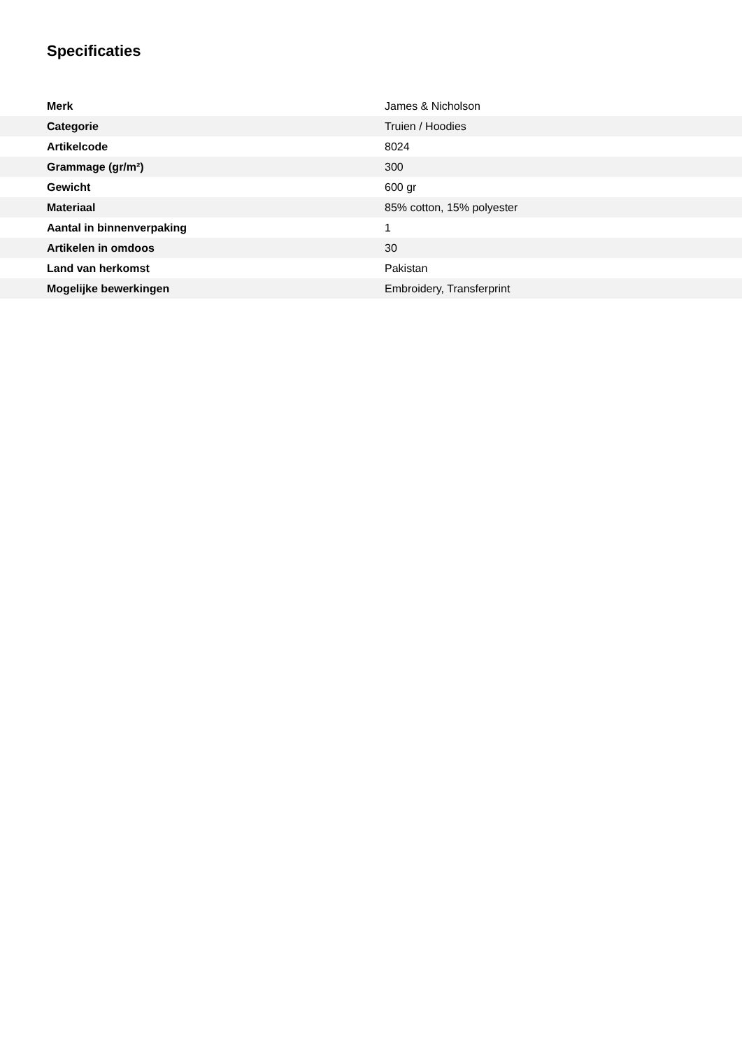Specificaties
| Merk | James & Nicholson |
| Categorie | Truien / Hoodies |
| Artikelcode | 8024 |
| Grammage (gr/m²) | 300 |
| Gewicht | 600 gr |
| Materiaal | 85% cotton, 15% polyester |
| Aantal in binnenverpaking | 1 |
| Artikelen in omdoos | 30 |
| Land van herkomst | Pakistan |
| Mogelijke bewerkingen | Embroidery, Transferprint |